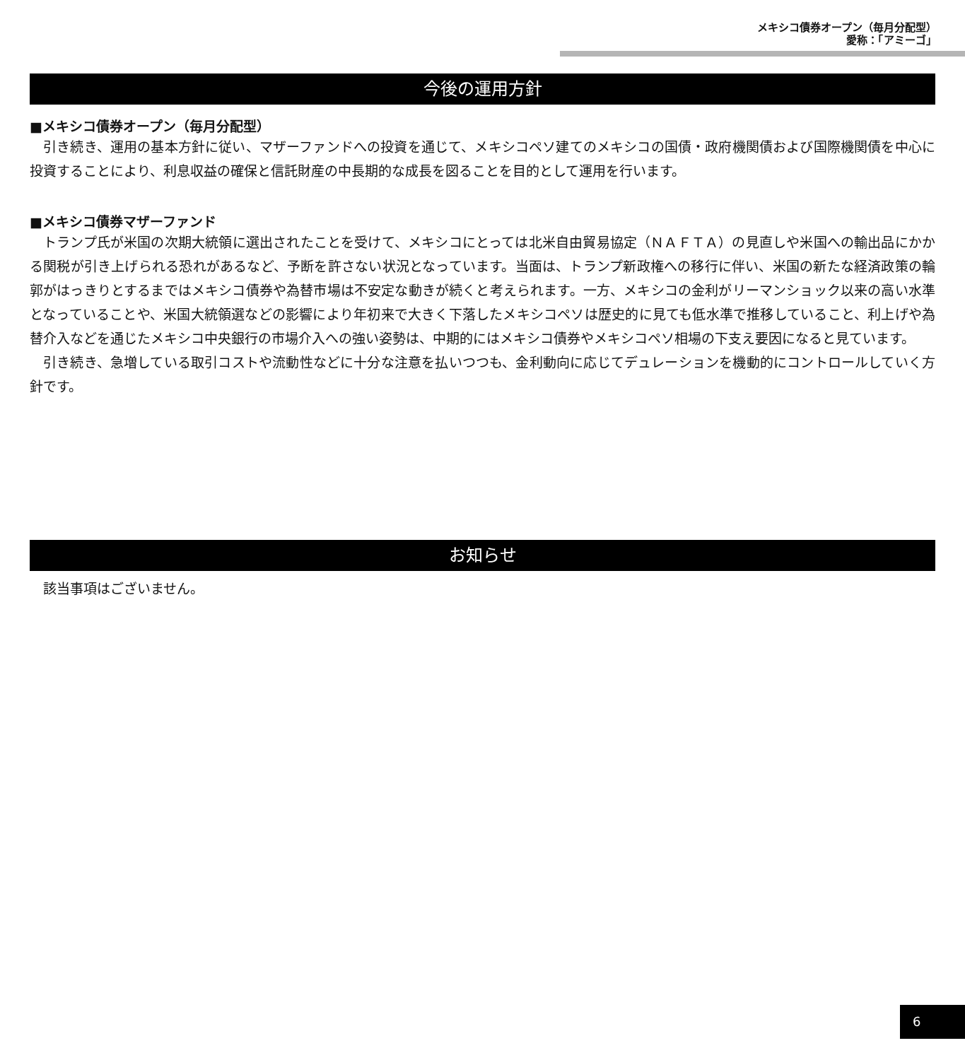メキシコ債券オープン（毎月分配型）
愛称：「アミーゴ」
今後の運用方針
■メキシコ債券オープン（毎月分配型）
引き続き、運用の基本方針に従い、マザーファンドへの投資を通じて、メキシコペソ建てのメキシコの国債・政府機関債および国際機関債を中心に投資することにより、利息収益の確保と信託財産の中長期的な成長を図ることを目的として運用を行います。
■メキシコ債券マザーファンド
トランプ氏が米国の次期大統領に選出されたことを受けて、メキシコにとっては北米自由貿易協定（ＮＡＦＴＡ）の見直しや米国への輸出品にかかる関税が引き上げられる恐れがあるなど、予断を許さない状況となっています。当面は、トランプ新政権への移行に伴い、米国の新たな経済政策の輪郭がはっきりとするまではメキシコ債券や為替市場は不安定な動きが続くと考えられます。一方、メキシコの金利がリーマンショック以来の高い水準となっていることや、米国大統領選などの影響により年初来で大きく下落したメキシコペソは歴史的に見ても低水準で推移していること、利上げや為替介入などを通じたメキシコ中央銀行の市場介入への強い姿勢は、中期的にはメキシコ債券やメキシコペソ相場の下支え要因になると見ています。
引き続き、急増している取引コストや流動性などに十分な注意を払いつつも、金利動向に応じてデュレーションを機動的にコントロールしていく方針です。
お知らせ
該当事項はございません。
6